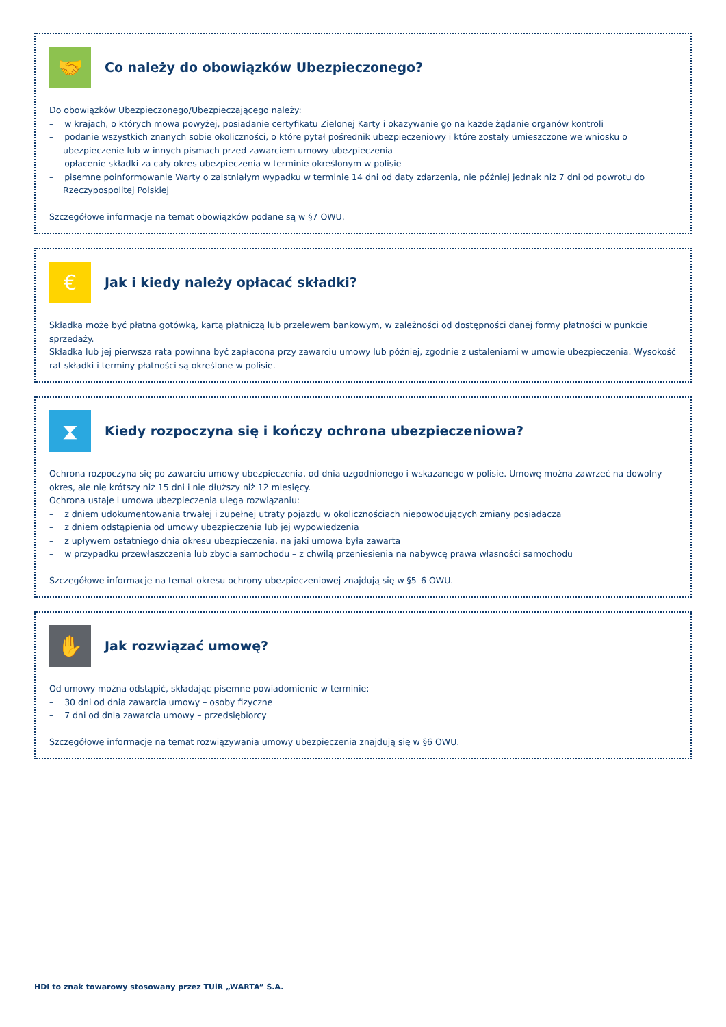🤝
Co należy do obowiązków Ubezpieczonego?
Do obowiązków Ubezpieczonego/Ubezpieczającego należy:
– w krajach, o których mowa powyżej, posiadanie certyfikatu Zielonej Karty i okazywanie go na każde żądanie organów kontroli
– podanie wszystkich znanych sobie okoliczności, o które pytał pośrednik ubezpieczeniowy i które zostały umieszczone we wniosku o ubezpieczenie lub w innych pismach przed zawarciem umowy ubezpieczenia
– opłacenie składki za cały okres ubezpieczenia w terminie określonym w polisie
– pisemne poinformowanie Warty o zaistniałym wypadku w terminie 14 dni od daty zdarzenia, nie później jednak niż 7 dni od powrotu do Rzeczypospolitej Polskiej
Szczegółowe informacje na temat obowiązków podane są w §7 OWU.
€
Jak i kiedy należy opłacać składki?
Składka może być płatna gotówką, kartą płatniczą lub przelewem bankowym, w zależności od dostępności danej formy płatności w punkcie sprzedaży.
Składka lub jej pierwsza rata powinna być zapłacona przy zawarciu umowy lub później, zgodnie z ustaleniami w umowie ubezpieczenia. Wysokość rat składki i terminy płatności są określone w polisie.
⧗
Kiedy rozpoczyna się i kończy ochrona ubezpieczeniowa?
Ochrona rozpoczyna się po zawarciu umowy ubezpieczenia, od dnia uzgodnionego i wskazanego w polisie. Umowę można zawrzeć na dowolny okres, ale nie krótszy niż 15 dni i nie dłuższy niż 12 miesięcy.
Ochrona ustaje i umowa ubezpieczenia ulega rozwiązaniu:
– z dniem udokumentowania trwałej i zupełnej utraty pojazdu w okolicznościach niepowodujących zmiany posiadacza
– z dniem odstąpienia od umowy ubezpieczenia lub jej wypowiedzenia
– z upływem ostatniego dnia okresu ubezpieczenia, na jaki umowa była zawarta
– w przypadku przewłaszczenia lub zbycia samochodu – z chwilą przeniesienia na nabywcę prawa własności samochodu
Szczegółowe informacje na temat okresu ochrony ubezpieczeniowej znajdują się w §5–6 OWU.
✋
Jak rozwiązać umowę?
Od umowy można odstąpić, składając pisemne powiadomienie w terminie:
– 30 dni od dnia zawarcia umowy – osoby fizyczne
– 7 dni od dnia zawarcia umowy – przedsiębiorcy
Szczegółowe informacje na temat rozwiązywania umowy ubezpieczenia znajdują się w §6 OWU.
HDI to znak towarowy stosowany przez TUiR „WARTA” S.A.